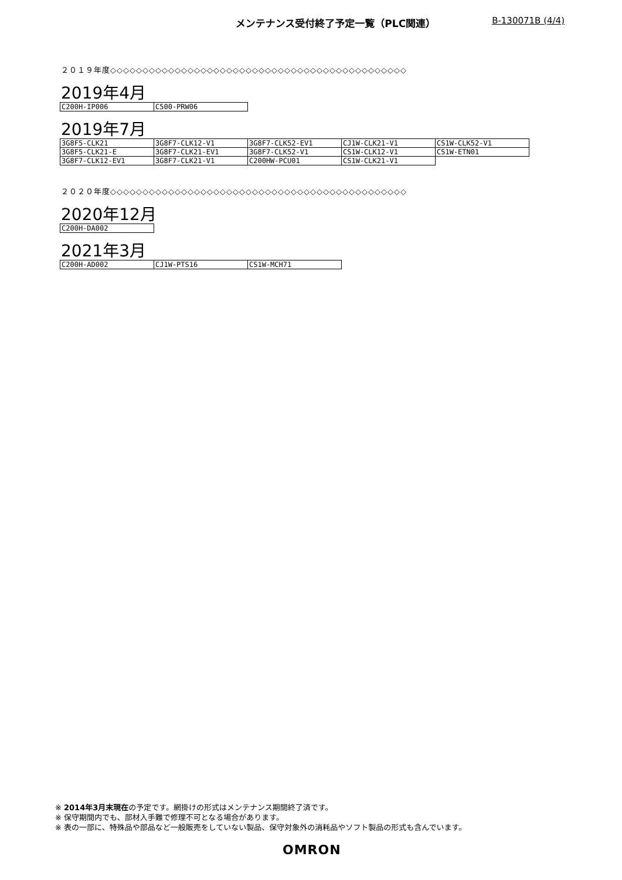メンテナンス受付終了予定一覧（PLC関連） B-130071B (4/4)
２０１９年度◇◇◇◇◇◇◇◇◇◇◇◇◇◇◇◇◇◇◇◇◇◇◇◇◇◇◇◇◇◇◇◇◇◇◇◇◇◇◇◇◇◇◇◇◇◇
2019年4月
| C200H-IP006 | C500-PRW06 |
2019年7月
| 3G8F5-CLK21 | 3G8F7-CLK12-V1 | 3G8F7-CLK52-EV1 | CJ1W-CLK21-V1 | CS1W-CLK52-V1 |
| 3G8F5-CLK21-E | 3G8F7-CLK21-EV1 | 3G8F7-CLK52-V1 | CS1W-CLK12-V1 | CS1W-ETN01 |
| 3G8F7-CLK12-EV1 | 3G8F7-CLK21-V1 | C200HW-PCU01 | CS1W-CLK21-V1 | |
２０２０年度◇◇◇◇◇◇◇◇◇◇◇◇◇◇◇◇◇◇◇◇◇◇◇◇◇◇◇◇◇◇◇◇◇◇◇◇◇◇◇◇◇◇◇◇◇◇
2020年12月
| C200H-DA002 |
2021年3月
| C200H-AD002 | CJ1W-PTS16 | CS1W-MCH71 |
※ 2014年3月末現在の予定です。網掛けの形式はメンテナンス期間終了済です。
※ 保守期間内でも、部材入手難で修理不可となる場合があります。
※ 表の一部に、特殊品や部品など一般販売をしていない製品、保守対象外の消耗品やソフト製品の形式も含んでいます。
OMRON